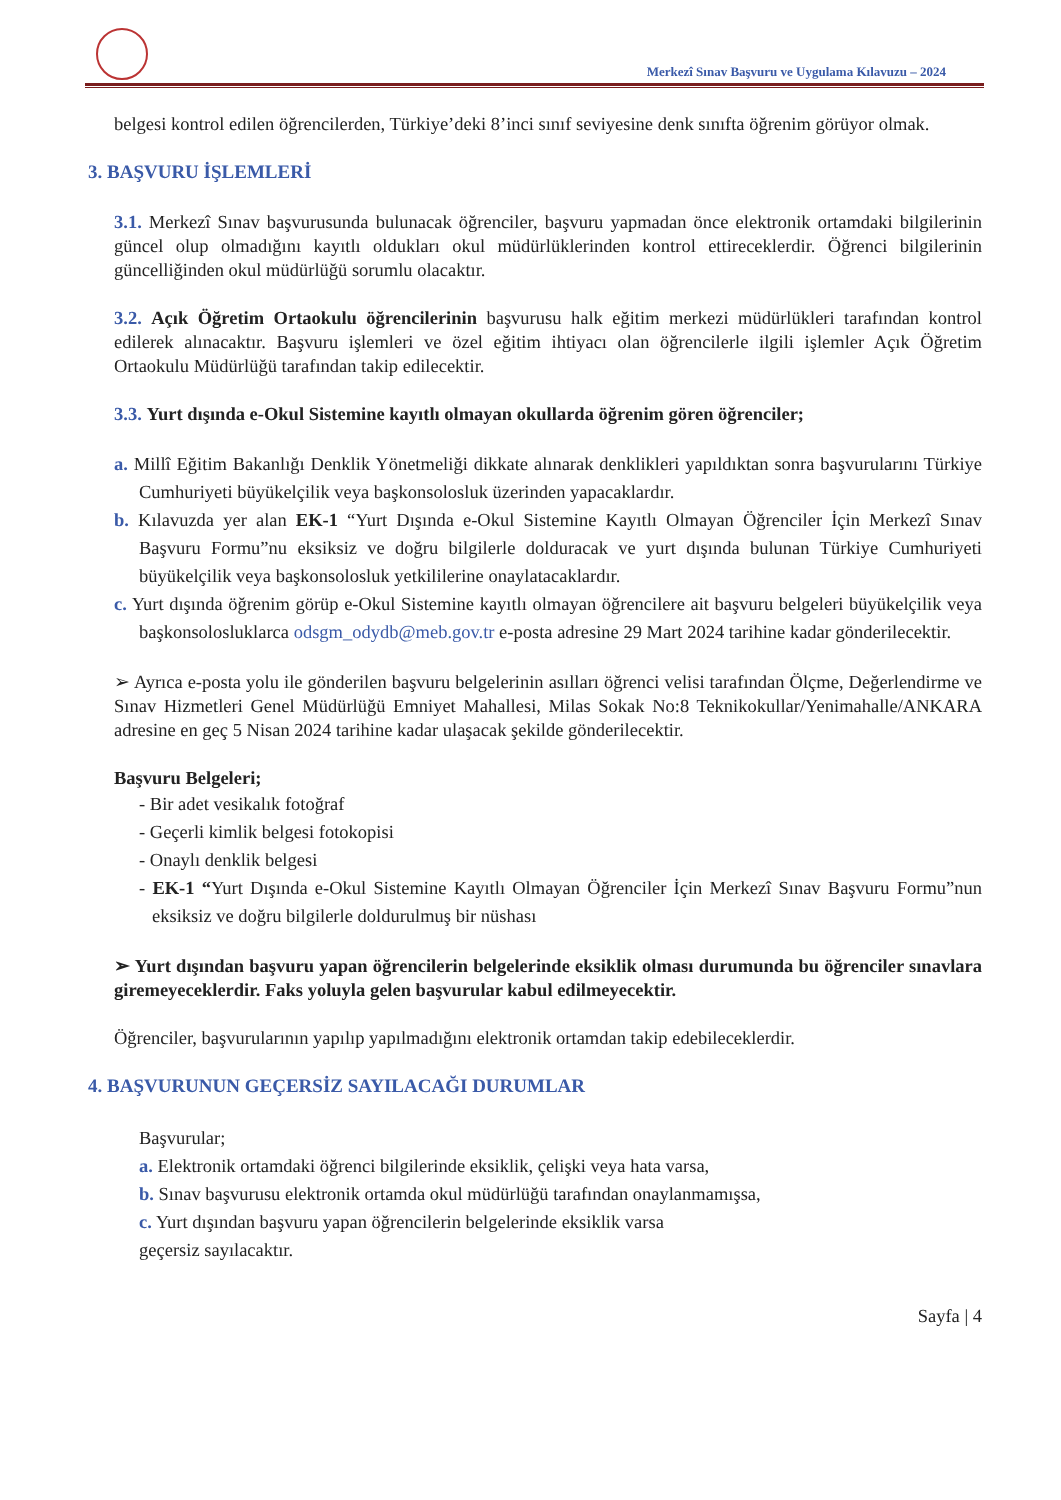Merkezî Sınav Başvuru ve Uygulama Kılavuzu – 2024
belgesi kontrol edilen öğrencilerden, Türkiye’deki 8’inci sınıf seviyesine denk sınıfta öğrenim görüyor olmak.
3. BAŞVURU İŞLEMLERİ
3.1. Merkezî Sınav başvurusunda bulunacak öğrenciler, başvuru yapmadan önce elektronik ortamdaki bilgilerinin güncel olup olmadığını kayıtlı oldukları okul müdürlüklerinden kontrol ettireceklerdir. Öğrenci bilgilerinin güncelliğinden okul müdürlüğü sorumlu olacaktır.
3.2. Açık Öğretim Ortaokulu öğrencilerinin başvurusu halk eğitim merkezi müdürlükleri tarafından kontrol edilerek alınacaktır. Başvuru işlemleri ve özel eğitim ihtiyacı olan öğrencilerle ilgili işlemler Açık Öğretim Ortaokulu Müdürlüğü tarafından takip edilecektir.
3.3. Yurt dışında e-Okul Sistemine kayıtlı olmayan okullarda öğrenim gören öğrenciler;
a. Millî Eğitim Bakanlığı Denklik Yönetmeliği dikkate alınarak denklikleri yapıldıktan sonra başvurularını Türkiye Cumhuriyeti büyükelçilik veya başkonsolosluk üzerinden yapacaklardır.
b. Kılavuzda yer alan EK-1 “Yurt Dışında e-Okul Sistemine Kayıtlı Olmayan Öğrenciler İçin Merkezî Sınav Başvuru Formu”nu eksiksiz ve doğru bilgilerle dolduracak ve yurt dışında bulunan Türkiye Cumhuriyeti büyükelçilik veya başkonsolosluk yetkililerine onaylatacaklardır.
c. Yurt dışında öğrenim görüp e-Okul Sistemine kayıtlı olmayan öğrencilere ait başvuru belgeleri büyükelçilik veya başkonsolosluklarca odsgm_odydb@meb.gov.tr e-posta adresine 29 Mart 2024 tarihine kadar gönderilecektir.
➢ Ayrıca e-posta yolu ile gönderilen başvuru belgelerinin asılları öğrenci velisi tarafından Ölçme, Değerlendirme ve Sınav Hizmetleri Genel Müdürlüğü Emniyet Mahallesi, Milas Sokak No:8 Teknikokullar/Yenimahalle/ANKARA adresine en geç 5 Nisan 2024 tarihine kadar ulaşacak şekilde gönderilecektir.
Başvuru Belgeleri;
- Bir adet vesikalık fotoğraf
- Geçerli kimlik belgesi fotokopisi
- Onaylı denklik belgesi
- EK-1 “Yurt Dışında e-Okul Sistemine Kayıtlı Olmayan Öğrenciler İçin Merkezî Sınav Başvuru Formu”nun eksiksiz ve doğru bilgilerle doldurulmuş bir nüshası
➢ Yurt dışından başvuru yapan öğrencilerin belgelerinde eksiklik olması durumunda bu öğrenciler sınavlara giremeyeceklerdir. Faks yoluyla gelen başvurular kabul edilmeyecektir.
Öğrenciler, başvurularının yapılıp yapılmadığını elektronik ortamdan takip edebileceklerdir.
4. BAŞVURUNUN GEÇERSİZ SAYILACAĞI DURUMLAR
Başvurular;
a. Elektronik ortamdaki öğrenci bilgilerinde eksiklik, çelişki veya hata varsa,
b. Sınav başvurusu elektronik ortamda okul müdürlüğü tarafından onaylanmamışsa,
c. Yurt dışından başvuru yapan öğrencilerin belgelerinde eksiklik varsa
geçersiz sayılacaktır.
Sayfa | 4